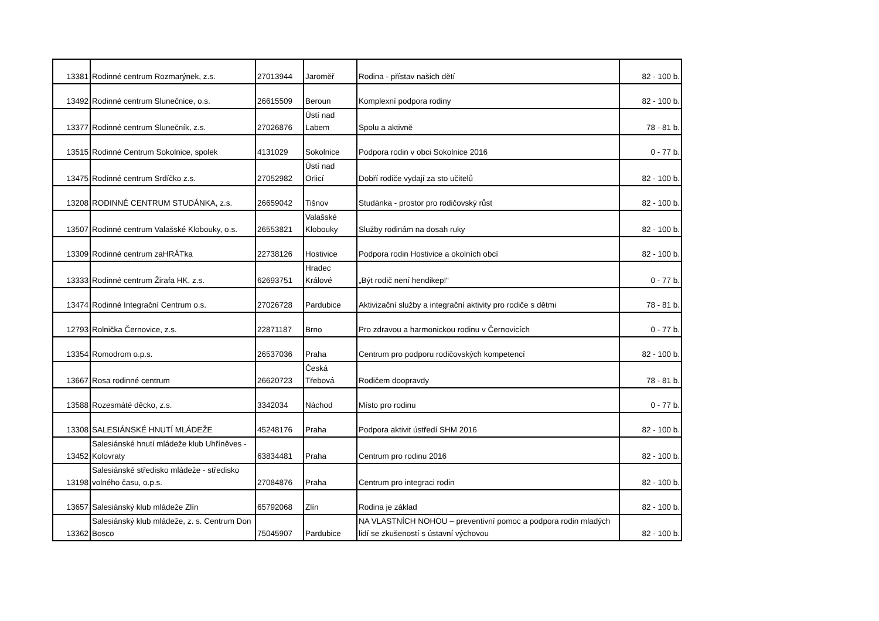| 13381 | Rodinné centrum Rozmarýnek, z.s. | 27013944 | Jaroměř | Rodina - přístav našich dětí | 82 - 100 b. |
| 13492 | Rodinné centrum Slunečnice, o.s. | 26615509 | Beroun | Komplexní podpora rodiny | 82 - 100 b. |
| 13377 | Rodinné centrum Slunečník, z.s. | 27026876 | Ústí nad Labem | Spolu a aktivně | 78 - 81 b. |
| 13515 | Rodinné Centrum Sokolnice, spolek | 4131029 | Sokolnice | Podpora rodin v obci Sokolnice 2016 | 0 - 77 b. |
| 13475 | Rodinné centrum Srdíčko z.s. | 27052982 | Ústí nad Orlicí | Dobří rodiče vydají za sto učitelů | 82 - 100 b. |
| 13208 | RODINNÉ CENTRUM STUDÁNKA, z.s. | 26659042 | Tišnov | Studánka - prostor pro rodičovský růst | 82 - 100 b. |
| 13507 | Rodinné centrum Valašské Klobouky, o.s. | 26553821 | Valašské Klobouky | Služby rodinám na dosah ruky | 82 - 100 b. |
| 13309 | Rodinné centrum zaHRÁTka | 22738126 | Hostivice | Podpora rodin Hostivice a okolních obcí | 82 - 100 b. |
| 13333 | Rodinné centrum Žirafa HK, z.s. | 62693751 | Hradec Králové | „Být rodič není hendikep!“ | 0 - 77 b. |
| 13474 | Rodinné Integrační Centrum o.s. | 27026728 | Pardubice | Aktivizační služby a integrační aktivity pro rodiče s dětmi | 78 - 81 b. |
| 12793 | Rolnička Černovice, z.s. | 22871187 | Brno | Pro zdravou a harmonickou rodinu v Černovicích | 0 - 77 b. |
| 13354 | Romodrom o.p.s. | 26537036 | Praha | Centrum pro podporu rodičovských kompetencí | 82 - 100 b. |
| 13667 | Rosa rodinné centrum | 26620723 | Česká Třebová | Rodičem doopravdy | 78 - 81 b. |
| 13588 | Rozesmáté děcko, z.s. | 3342034 | Náchod | Místo pro rodinu | 0 - 77 b. |
| 13308 | SALESIÁNSKÉ HNUTÍ MLÁDEŽE | 45248176 | Praha | Podpora aktivit ústředí SHM 2016 | 82 - 100 b. |
| 13452 | Salesiánské hnutí mládeže klub Uhříněves - Kolovraty | 63834481 | Praha | Centrum pro rodinu 2016 | 82 - 100 b. |
| 13198 | Salesiánské středisko mládeže - středisko volného času, o.p.s. | 27084876 | Praha | Centrum pro integraci rodin | 82 - 100 b. |
| 13657 | Salesiánský klub mládeže Zlín | 65792068 | Zlín | Rodina je základ | 82 - 100 b. |
| 13362 | Salesiánský klub mládeže, z. s. Centrum Don Bosco | 75045907 | Pardubice | NA VLASTNÍCH NOHOU – preventivní pomoc a podpora rodin mladých lidí se zkušeností s ústavní výchovou | 82 - 100 b. |